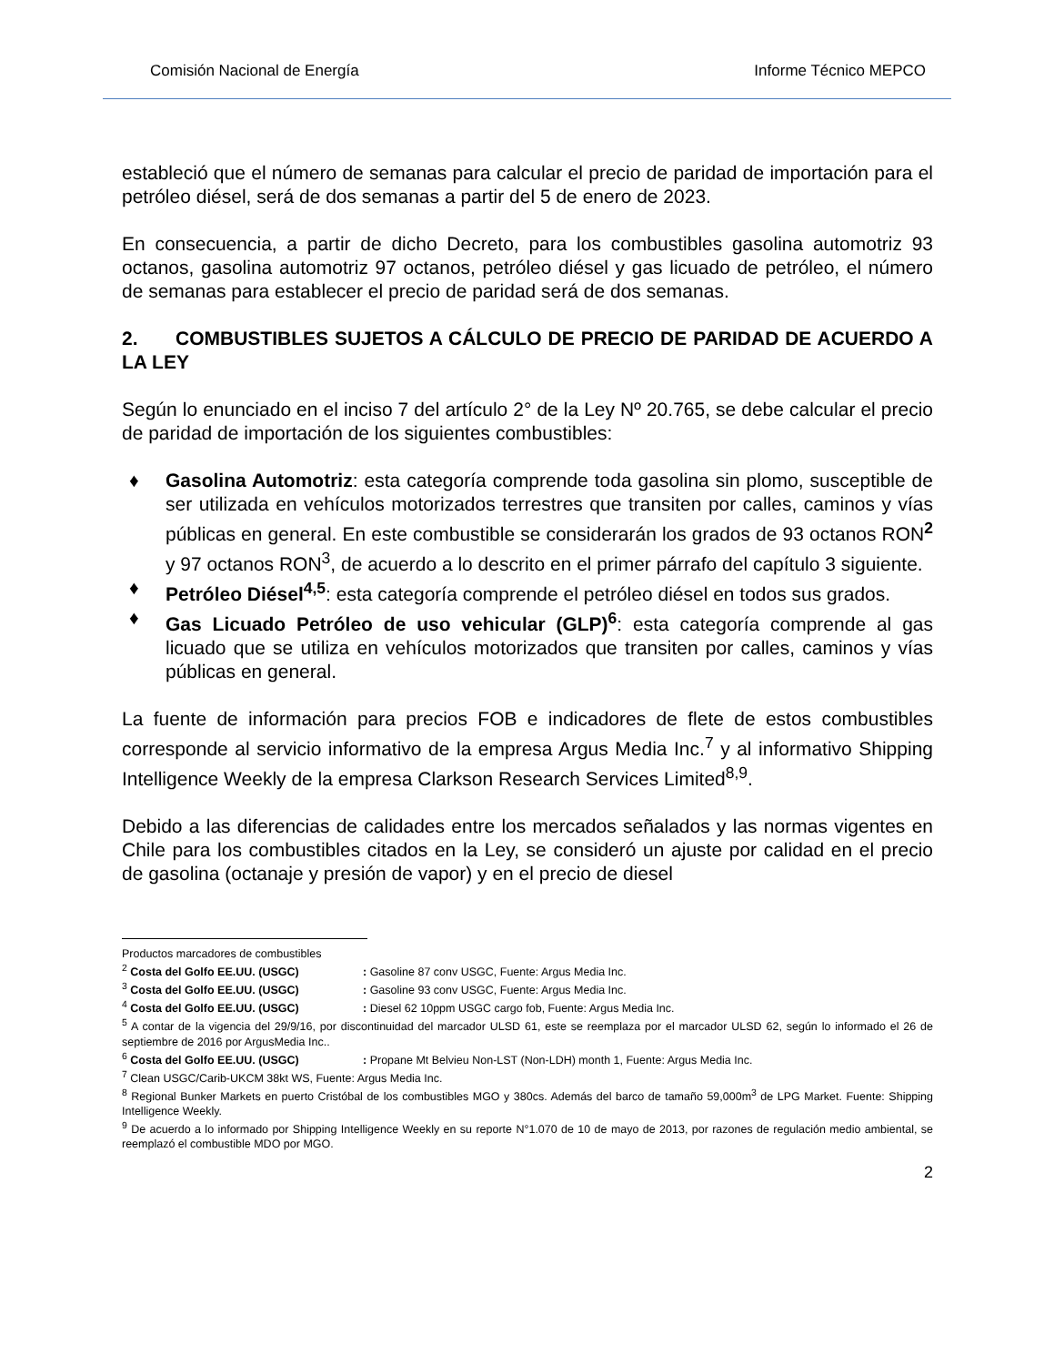Comisión Nacional de Energía Informe Técnico MEPCO
estableció que el número de semanas para calcular el precio de paridad de importación para el petróleo diésel, será de dos semanas a partir del 5 de enero de 2023.
En consecuencia, a partir de dicho Decreto, para los combustibles gasolina automotriz 93 octanos, gasolina automotriz 97 octanos, petróleo diésel y gas licuado de petróleo, el número de semanas para establecer el precio de paridad será de dos semanas.
2. COMBUSTIBLES SUJETOS A CÁLCULO DE PRECIO DE PARIDAD DE ACUERDO A LA LEY
Según lo enunciado en el inciso 7 del artículo 2° de la Ley Nº 20.765, se debe calcular el precio de paridad de importación de los siguientes combustibles:
♦ Gasolina Automotriz: esta categoría comprende toda gasolina sin plomo, susceptible de ser utilizada en vehículos motorizados terrestres que transiten por calles, caminos y vías públicas en general. En este combustible se considerarán los grados de 93 octanos RON<sup>2</sup> y 97 octanos RON<sup>3</sup>, de acuerdo a lo descrito en el primer párrafo del capítulo 3 siguiente.
♦ Petróleo Diésel<sup>4,5</sup>: esta categoría comprende el petróleo diésel en todos sus grados.
♦ Gas Licuado Petróleo de uso vehicular (GLP)<sup>6</sup>: esta categoría comprende al gas licuado que se utiliza en vehículos motorizados que transiten por calles, caminos y vías públicas en general.
La fuente de información para precios FOB e indicadores de flete de estos combustibles corresponde al servicio informativo de la empresa Argus Media Inc.<sup>7</sup> y al informativo Shipping Intelligence Weekly de la empresa Clarkson Research Services Limited<sup>8,9</sup>.
Debido a las diferencias de calidades entre los mercados señalados y las normas vigentes en Chile para los combustibles citados en la Ley, se consideró un ajuste por calidad en el precio de gasolina (octanaje y presión de vapor) y en el precio de diesel
Productos marcadores de combustibles
<sup>2</sup> Costa del Golfo EE.UU. (USGC): Gasoline 87 conv USGC, Fuente: Argus Media Inc.
<sup>3</sup> Costa del Golfo EE.UU. (USGC): Gasoline 93 conv USGC, Fuente: Argus Media Inc.
<sup>4</sup> Costa del Golfo EE.UU. (USGC): Diesel 62 10ppm USGC cargo fob, Fuente: Argus Media Inc.
<sup>5</sup> A contar de la vigencia del 29/9/16, por discontinuidad del marcador ULSD 61, este se reemplaza por el marcador ULSD 62, según lo informado el 26 de septiembre de 2016 por ArgusMedia Inc..
<sup>6</sup> Costa del Golfo EE.UU. (USGC): Propane Mt Belvieu Non-LST (Non-LDH) month 1, Fuente: Argus Media Inc.
<sup>7</sup> Clean USGC/Carib-UKCM 38kt WS, Fuente: Argus Media Inc.
<sup>8</sup> Regional Bunker Markets en puerto Cristóbal de los combustibles MGO y 380cs. Además del barco de tamaño 59,000m<sup>3</sup> de LPG Market. Fuente: Shipping Intelligence Weekly.
<sup>9</sup> De acuerdo a lo informado por Shipping Intelligence Weekly en su reporte N°1.070 de 10 de mayo de 2013, por razones de regulación medio ambiental, se reemplazó el combustible MDO por MGO.
2